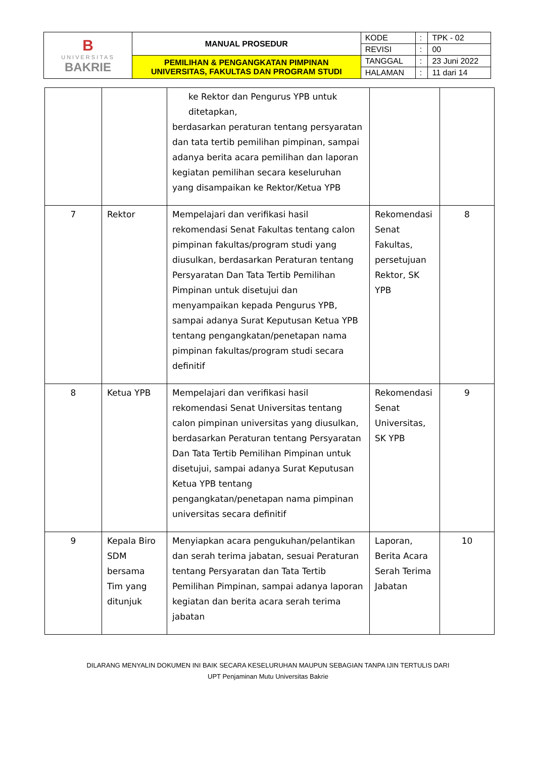| B UNIVERSITAS BAKRIE | MANUAL PROSEDUR | KODE | : | TPK - 02 |
| | | REVISI | : | 00 |
| | PEMILIHAN & PENGANGKATAN PIMPINAN UNIVERSITAS, FAKULTAS DAN PROGRAM STUDI | TANGGAL | : | 23 Juni 2022 |
| | | HALAMAN | : | 11 dari 14 |
| | | ke Rektor dan Pengurus YPB untuk ditetapkan, berdasarkan peraturan tentang persyaratan dan tata tertib pemilihan pimpinan, sampai adanya berita acara pemilihan dan laporan kegiatan pemilihan secara keseluruhan yang disampaikan ke Rektor/Ketua YPB | | |
| 7 | Rektor | Mempelajari dan verifikasi hasil rekomendasi Senat Fakultas tentang calon pimpinan fakultas/program studi yang diusulkan, berdasarkan Peraturan tentang Persyaratan Dan Tata Tertib Pemilihan Pimpinan untuk disetujui dan menyampaikan kepada Pengurus YPB, sampai adanya Surat Keputusan Ketua YPB tentang pengangkatan/penetapan nama pimpinan fakultas/program studi secara definitif | Rekomendasi Senat Fakultas, persetujuan Rektor, SK YPB | 8 |
| 8 | Ketua YPB | Mempelajari dan verifikasi hasil rekomendasi Senat Universitas tentang calon pimpinan universitas yang diusulkan, berdasarkan Peraturan tentang Persyaratan Dan Tata Tertib Pemilihan Pimpinan untuk disetujui, sampai adanya Surat Keputusan Ketua YPB tentang pengangkatan/penetapan nama pimpinan universitas secara definitif | Rekomendasi Senat Universitas, SK YPB | 9 |
| 9 | Kepala Biro SDM bersama Tim yang ditunjuk | Menyiapkan acara pengukuhan/pelantikan dan serah terima jabatan, sesuai Peraturan tentang Persyaratan dan Tata Tertib Pemilihan Pimpinan, sampai adanya laporan kegiatan dan berita acara serah terima jabatan | Laporan, Berita Acara Serah Terima Jabatan | 10 |
DILARANG MENYALIN DOKUMEN INI BAIK SECARA KESELURUHAN MAUPUN SEBAGIAN TANPA IJIN TERTULIS DARI
UPT Penjaminan Mutu Universitas Bakrie